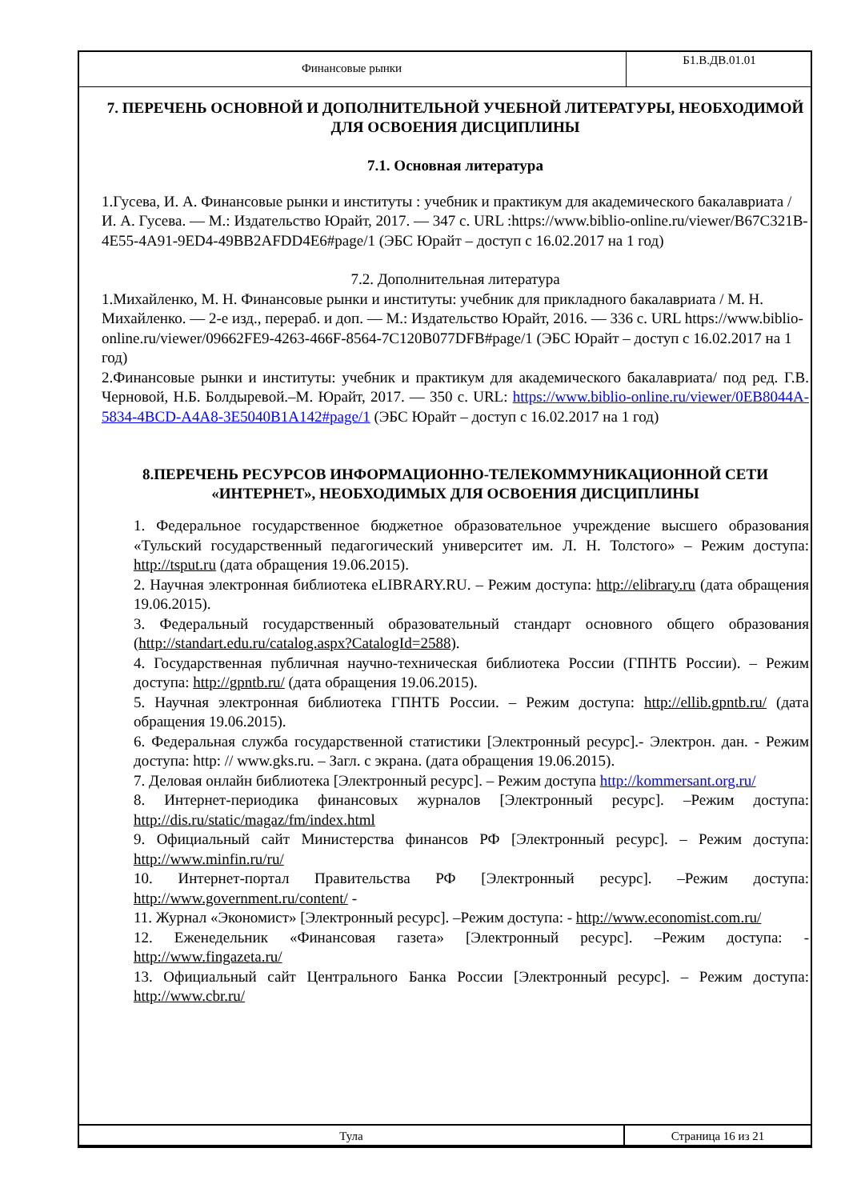| Финансовые рынки | Б1.В.ДВ.01.01 |
7. ПЕРЕЧЕНЬ ОСНОВНОЙ И ДОПОЛНИТЕЛЬНОЙ УЧЕБНОЙ ЛИТЕРАТУРЫ, НЕОБХОДИМОЙ ДЛЯ ОСВОЕНИЯ ДИСЦИПЛИНЫ
7.1. Основная литература
1.Гусева, И. А. Финансовые рынки и институты : учебник и практикум для академического бакалавриата / И. А. Гусева. — М.: Издательство Юрайт, 2017. — 347 с. URL :https://www.biblio-online.ru/viewer/B67C321B-4E55-4A91-9ED4-49BB2AFDD4E6#page/1 (ЭБС Юрайт – доступ с 16.02.2017 на 1 год)
7.2. Дополнительная литература
1.Михайленко, М. Н. Финансовые рынки и институты: учебник для прикладного бакалавриата / М. Н. Михайленко. — 2-е изд., перераб. и доп. — М.: Издательство Юрайт, 2016. — 336 с. URL https://www.biblio-online.ru/viewer/09662FE9-4263-466F-8564-7C120B077DFB#page/1 (ЭБС Юрайт – доступ с 16.02.2017 на 1 год)
2.Финансовые рынки и институты: учебник и практикум для академического бакалавриата/ под ред. Г.В. Черновой, Н.Б. Болдыревой.–М. Юрайт, 2017. — 350 с. URL: https://www.biblio-online.ru/viewer/0EB8044A-5834-4BCD-A4A8-3E5040B1A142#page/1 (ЭБС Юрайт – доступ с 16.02.2017 на 1 год)
8.ПЕРЕЧЕНЬ РЕСУРСОВ ИНФОРМАЦИОННО-ТЕЛЕКОММУНИКАЦИОННОЙ СЕТИ «ИНТЕРНЕТ», НЕОБХОДИМЫХ ДЛЯ ОСВОЕНИЯ ДИСЦИПЛИНЫ
1. Федеральное государственное бюджетное образовательное учреждение высшего образования «Тульский государственный педагогический университет им. Л. Н. Толстого» – Режим доступа: http://tsput.ru (дата обращения 19.06.2015).
2. Научная электронная библиотека eLIBRARY.RU. – Режим доступа: http://elibrary.ru (дата обращения 19.06.2015).
3. Федеральный государственный образовательный стандарт основного общего образования (http://standart.edu.ru/catalog.aspx?CatalogId=2588).
4. Государственная публичная научно-техническая библиотека России (ГПНТБ России). – Режим доступа: http://gpntb.ru/ (дата обращения 19.06.2015).
5. Научная электронная библиотека ГПНТБ России. – Режим доступа: http://ellib.gpntb.ru/ (дата обращения 19.06.2015).
6. Федеральная служба государственной статистики [Электронный ресурс].- Электрон. дан. - Режим доступа: http: // www.gks.ru. – Загл. с экрана. (дата обращения 19.06.2015).
7. Деловая онлайн библиотека [Электронный ресурс]. – Режим доступа http://kommersant.org.ru/
8. Интернет-периодика финансовых журналов [Электронный ресурс]. –Режим доступа: http://dis.ru/static/magaz/fm/index.html
9. Официальный сайт Министерства финансов РФ [Электронный ресурс]. – Режим доступа: http://www.minfin.ru/ru/
10. Интернет-портал Правительства РФ [Электронный ресурс]. –Режим доступа: http://www.government.ru/content/ -
11. Журнал «Экономист» [Электронный ресурс]. –Режим доступа: - http://www.economist.com.ru/
12. Еженедельник «Финансовая газета» [Электронный ресурс]. –Режим доступа: - http://www.fingazeta.ru/
13. Официальный сайт Центрального Банка России [Электронный ресурс]. – Режим доступа: http://www.cbr.ru/
| Тула | Страница 16 из 21 |